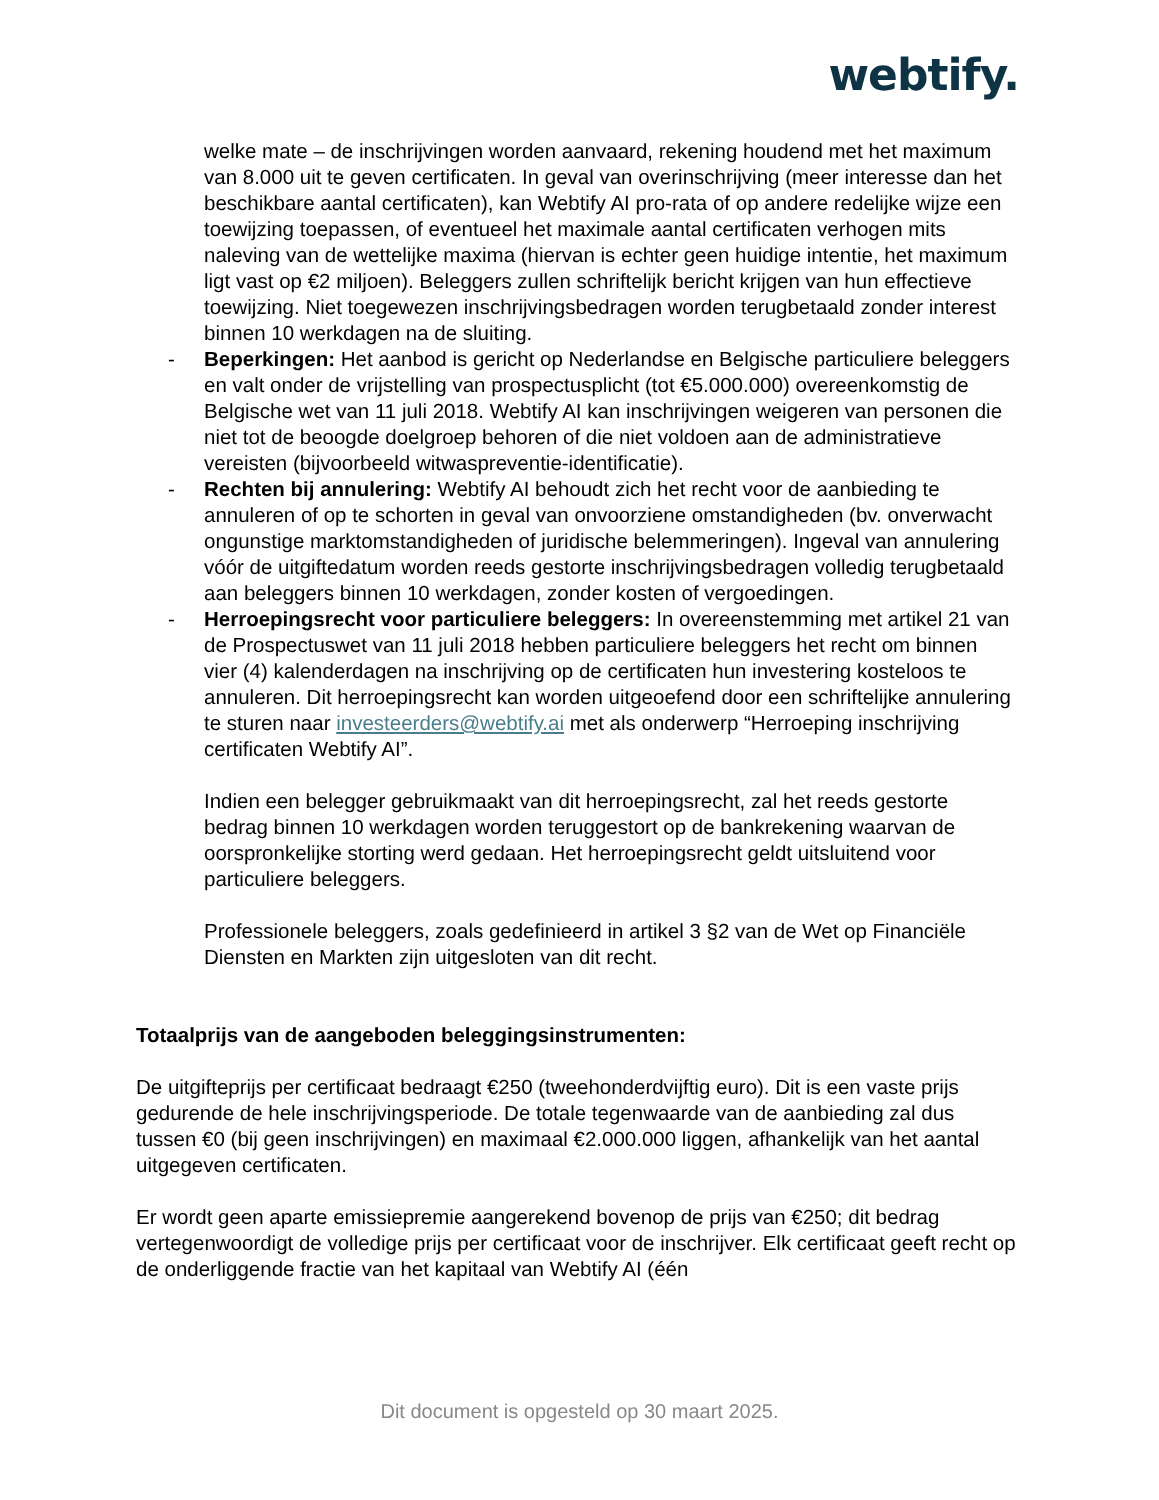webtify.
welke mate – de inschrijvingen worden aanvaard, rekening houdend met het maximum van 8.000 uit te geven certificaten. In geval van overinschrijving (meer interesse dan het beschikbare aantal certificaten), kan Webtify AI pro-rata of op andere redelijke wijze een toewijzing toepassen, of eventueel het maximale aantal certificaten verhogen mits naleving van de wettelijke maxima (hiervan is echter geen huidige intentie, het maximum ligt vast op €2 miljoen). Beleggers zullen schriftelijk bericht krijgen van hun effectieve toewijzing. Niet toegewezen inschrijvingsbedragen worden terugbetaald zonder interest binnen 10 werkdagen na de sluiting.
- Beperkingen: Het aanbod is gericht op Nederlandse en Belgische particuliere beleggers en valt onder de vrijstelling van prospectusplicht (tot €5.000.000) overeenkomstig de Belgische wet van 11 juli 2018. Webtify AI kan inschrijvingen weigeren van personen die niet tot de beoogde doelgroep behoren of die niet voldoen aan de administratieve vereisten (bijvoorbeeld witwaspreventie-identificatie).
- Rechten bij annulering: Webtify AI behoudt zich het recht voor de aanbieding te annuleren of op te schorten in geval van onvoorziene omstandigheden (bv. onverwacht ongunstige marktomstandigheden of juridische belemmeringen). Ingeval van annulering vóór de uitgiftedatum worden reeds gestorte inschrijvingsbedragen volledig terugbetaald aan beleggers binnen 10 werkdagen, zonder kosten of vergoedingen.
- Herroepingsrecht voor particuliere beleggers: In overeenstemming met artikel 21 van de Prospectuswet van 11 juli 2018 hebben particuliere beleggers het recht om binnen vier (4) kalenderdagen na inschrijving op de certificaten hun investering kosteloos te annuleren. Dit herroepingsrecht kan worden uitgeoefend door een schriftelijke annulering te sturen naar investeerders@webtify.ai met als onderwerp “Herroeping inschrijving certificaten Webtify AI”.
Indien een belegger gebruikmaakt van dit herroepingsrecht, zal het reeds gestorte bedrag binnen 10 werkdagen worden teruggestort op de bankrekening waarvan de oorspronkelijke storting werd gedaan. Het herroepingsrecht geldt uitsluitend voor particuliere beleggers.
Professionele beleggers, zoals gedefinieerd in artikel 3 §2 van de Wet op Financiële Diensten en Markten zijn uitgesloten van dit recht.
Totaalprijs van de aangeboden beleggingsinstrumenten:
De uitgifteprijs per certificaat bedraagt €250 (tweehonderdvijftig euro). Dit is een vaste prijs gedurende de hele inschrijvingsperiode. De totale tegenwaarde van de aanbieding zal dus tussen €0 (bij geen inschrijvingen) en maximaal €2.000.000 liggen, afhankelijk van het aantal uitgegeven certificaten.
Er wordt geen aparte emissiepremie aangerekend bovenop de prijs van €250; dit bedrag vertegenwoordigt de volledige prijs per certificaat voor de inschrijver. Elk certificaat geeft recht op de onderliggende fractie van het kapitaal van Webtify AI (één
Dit document is opgesteld op 30 maart 2025.